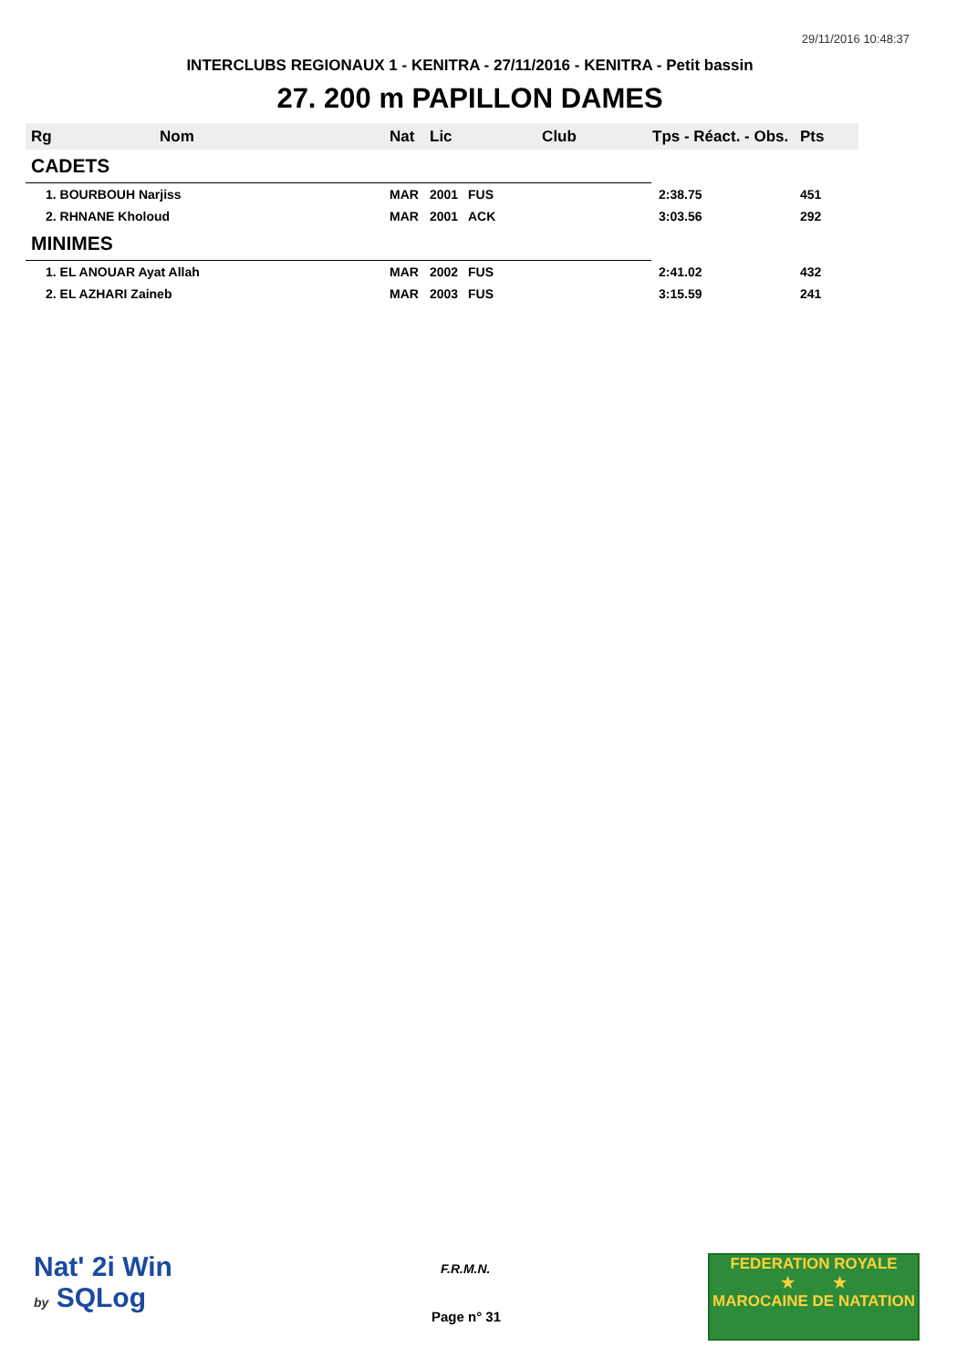29/11/2016 10:48:37
INTERCLUBS REGIONAUX 1 - KENITRA - 27/11/2016 - KENITRA - Petit bassin
27. 200 m PAPILLON DAMES
| Rg | Nom | Nat | Lic | Club | Tps - Réact. - Obs. | Pts |
| --- | --- | --- | --- | --- | --- | --- |
| CADETS | | | | | | |
| 1. BOURBOUH Narjiss | | MAR | 2001 | FUS | 2:38.75 | 451 |
| 2. RHNANE Kholoud | | MAR | 2001 | ACK | 3:03.56 | 292 |
| MINIMES | | | | | | |
| 1. EL ANOUAR Ayat Allah | | MAR | 2002 | FUS | 2:41.02 | 432 |
| 2. EL AZHARI Zaineb | | MAR | 2003 | FUS | 3:15.59 | 241 |
Nat' 2i Win
by SQLog
F.R.M.N.
Page n° 31
FEDERATION ROYALE
★ ★
MAROCAINE DE NATATION